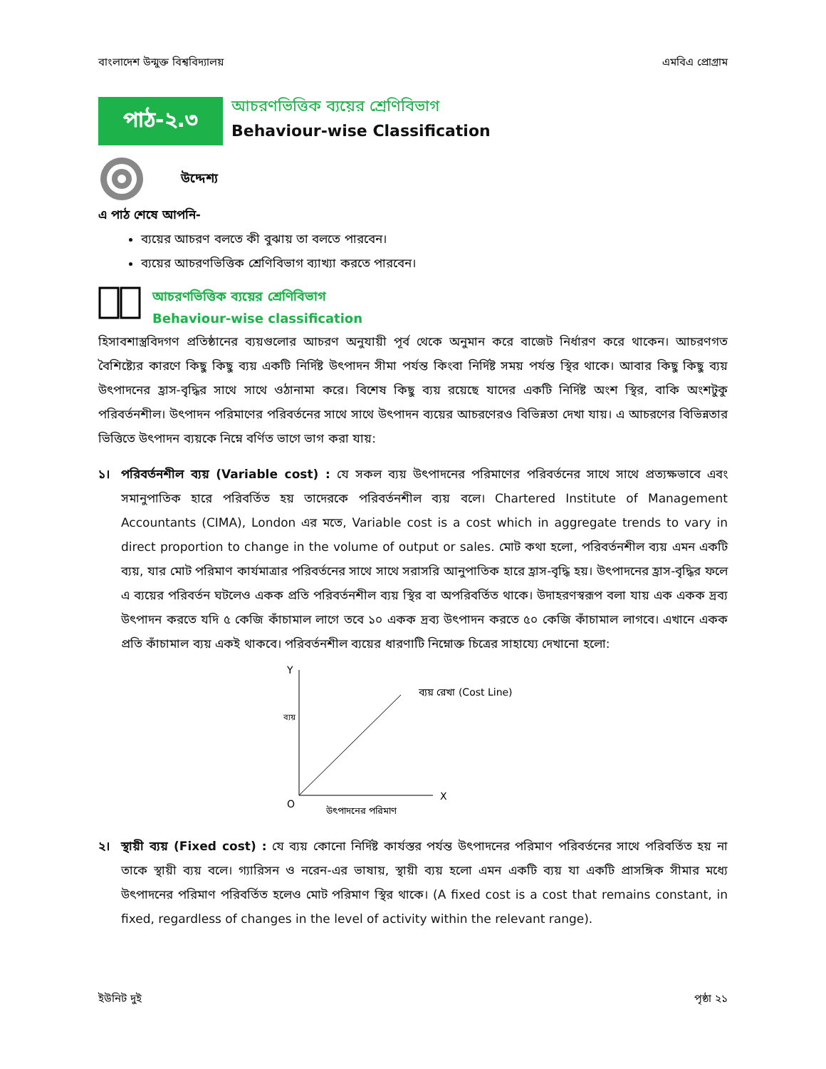বাংলাদেশ উন্মুক্ত বিশ্ববিদ্যালয় এমবিএ প্রোগ্রাম
পাঠ-২.৩
আচরণভিত্তিক ব্যয়ের শ্রেণিবিভাগ
Behaviour-wise Classification
উদ্দেশ্য
এ পাঠ শেষে আপনি-
ব্যয়ের আচরণ বলতে কী বুঝায় তা বলতে পারবেন।
ব্যয়ের আচরণভিত্তিক শ্রেণিবিভাগ ব্যাখ্যা করতে পারবেন।
আচরণভিত্তিক ব্যয়ের শ্রেণিবিভাগ
Behaviour-wise classification
হিসাবশাস্ত্রবিদগণ প্রতিষ্ঠানের ব্যয়গুলোর আচরণ অনুযায়ী পূর্ব থেকে অনুমান করে বাজেট নির্ধারণ করে থাকেন। আচরণগত বৈশিষ্ট্যের কারণে কিছু কিছু ব্যয় একটি নির্দিষ্ট উৎপাদন সীমা পর্যন্ত কিংবা নির্দিষ্ট সময় পর্যন্ত স্থির থাকে। আবার কিছু কিছু ব্যয় উৎপাদনের হ্রাস-বৃদ্ধির সাথে সাথে ওঠানামা করে। বিশেষ কিছু ব্যয় রয়েছে যাদের একটি নির্দিষ্ট অংশ স্থির, বাকি অংশটুকু পরিবর্তনশীল। উৎপাদন পরিমাণের পরিবর্তনের সাথে সাথে উৎপাদন ব্যয়ের আচরণেরও বিভিন্নতা দেখা যায়। এ আচরণের বিভিন্নতার ভিত্তিতে উৎপাদন ব্যয়কে নিম্নে বর্ণিত ভাগে ভাগ করা যায়:
১। পরিবর্তনশীল ব্যয় (Variable cost) : যে সকল ব্যয় উৎপাদনের পরিমাণের পরিবর্তনের সাথে সাথে প্রত্যক্ষভাবে এবং সমানুপাতিক হারে পরিবর্তিত হয় তাদেরকে পরিবর্তনশীল ব্যয় বলে। Chartered Institute of Management Accountants (CIMA), London এর মতে, Variable cost is a cost which in aggregate trends to vary in direct proportion to change in the volume of output or sales. মোট কথা হলো, পরিবর্তনশীল ব্যয় এমন একটি ব্যয়, যার মোট পরিমাণ কার্যমাত্রার পরিবর্তনের সাথে সাথে সরাসরি আনুপাতিক হারে হ্রাস-বৃদ্ধি হয়। উৎপাদনের হ্রাস-বৃদ্ধির ফলে এ ব্যয়ের পরিবর্তন ঘটলেও একক প্রতি পরিবর্তনশীল ব্যয় স্থির বা অপরিবর্তিত থাকে। উদাহরণস্বরূপ বলা যায় এক একক দ্রব্য উৎপাদন করতে যদি ৫ কেজি কাঁচামাল লাগে তবে ১০ একক দ্রব্য উৎপাদন করতে ৫০ কেজি কাঁচামাল লাগবে। এখানে একক প্রতি কাঁচামাল ব্যয় একই থাকবে। পরিবর্তনশীল ব্যয়ের ধারণাটি নিম্নোক্ত চিত্রের সাহায্যে দেখানো হলো:
Y
O
X
ব্যয় রেখা (Cost Line)
ব্যয়
উৎপাদনের পরিমাণ
২। স্থায়ী ব্যয় (Fixed cost) : যে ব্যয় কোনো নির্দিষ্ট কার্যস্তর পর্যন্ত উৎপাদনের পরিমাণ পরিবর্তনের সাথে পরিবর্তিত হয় না তাকে স্থায়ী ব্যয় বলে। গ্যারিসন ও নরেন-এর ভাষায়, স্থায়ী ব্যয় হলো এমন একটি ব্যয় যা একটি প্রাসঙ্গিক সীমার মধ্যে উৎপাদনের পরিমাণ পরিবর্তিত হলেও মোট পরিমাণ স্থির থাকে। (A fixed cost is a cost that remains constant, in fixed, regardless of changes in the level of activity within the relevant range).
ইউনিট দুই পৃষ্ঠা ২১